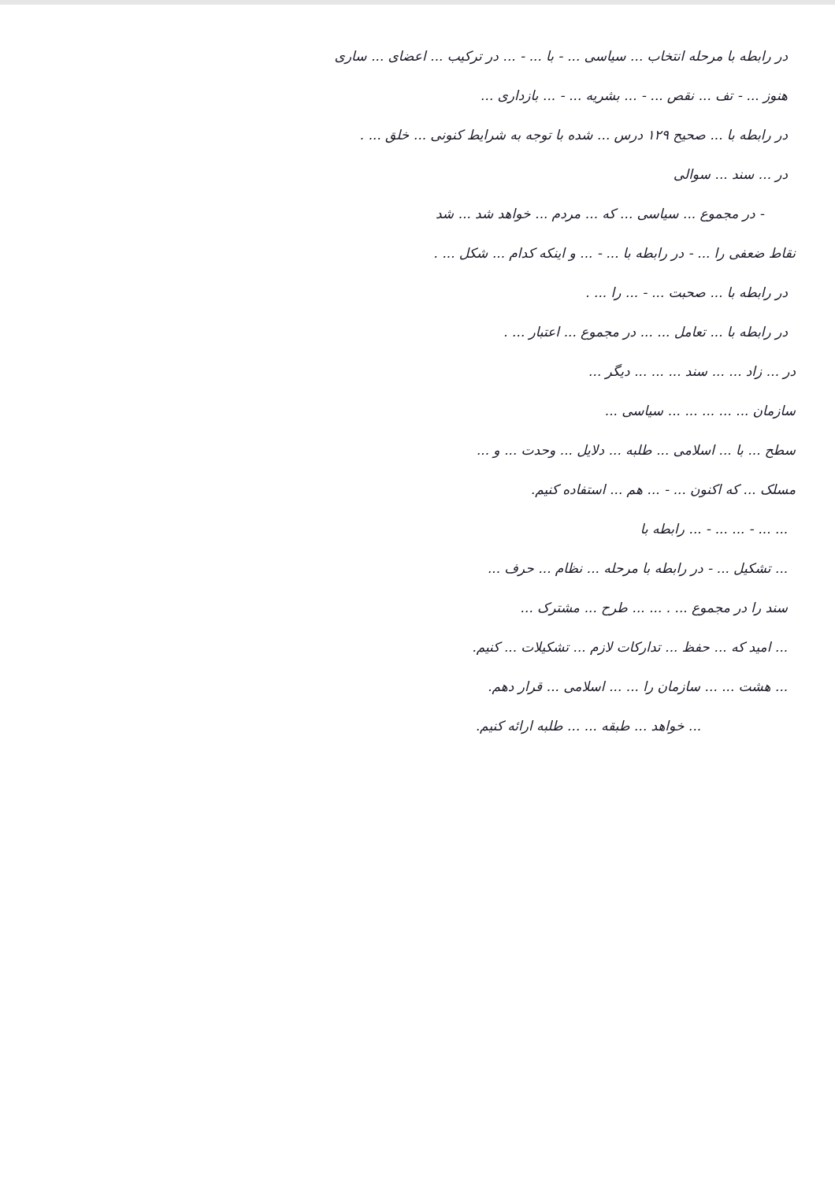در رابطه با مرحله انتخاب ... سیاسی ... - با ... - ... در ترکیب ... اعضای ... ساری
هنوز ... - تف ... نقص ... - ... بشریه ... - ... بازداری ...
در رابطه با ... صحیح ۱۲۹ درس ... شده با توجه به شرایط کنونی ... خلق ... .
در ... سند ... سوالی
- در مجموع ... سیاسی ... که ... مردم ... خواهد شد ... شد
نقاط ضعفی را ... - در رابطه با ... - ... و اینکه کدام ... شکل ... .
در رابطه با ... صحبت ... - ... را ... .
در رابطه با ... تعامل ... ... در مجموع ... اعتبار ... .
در ... زاد ... ... سند ... ... ... دیگر ...
سازمان ... ... ... ... ... سیاسی ...
سطح ... با ... اسلامی ... طلبه ... دلایل ... وحدت ... و ...
مسلک ... که اکنون ... - ... هم ... استفاده کنیم.
... ... - ... ... - ... رابطه با
... تشکیل ... - در رابطه با مرحله ... نظام ... حرف ...
سند را در مجموع ... . ... ... طرح ... مشترک ...
... امید که ... حفظ ... تدارکات لازم ... تشکیلات ... کنیم.
... هشت ... ... سازمان را ... ... اسلامی ... قرار دهم.
... خواهد ... طبقه ... ... طلبه ارائه کنیم.